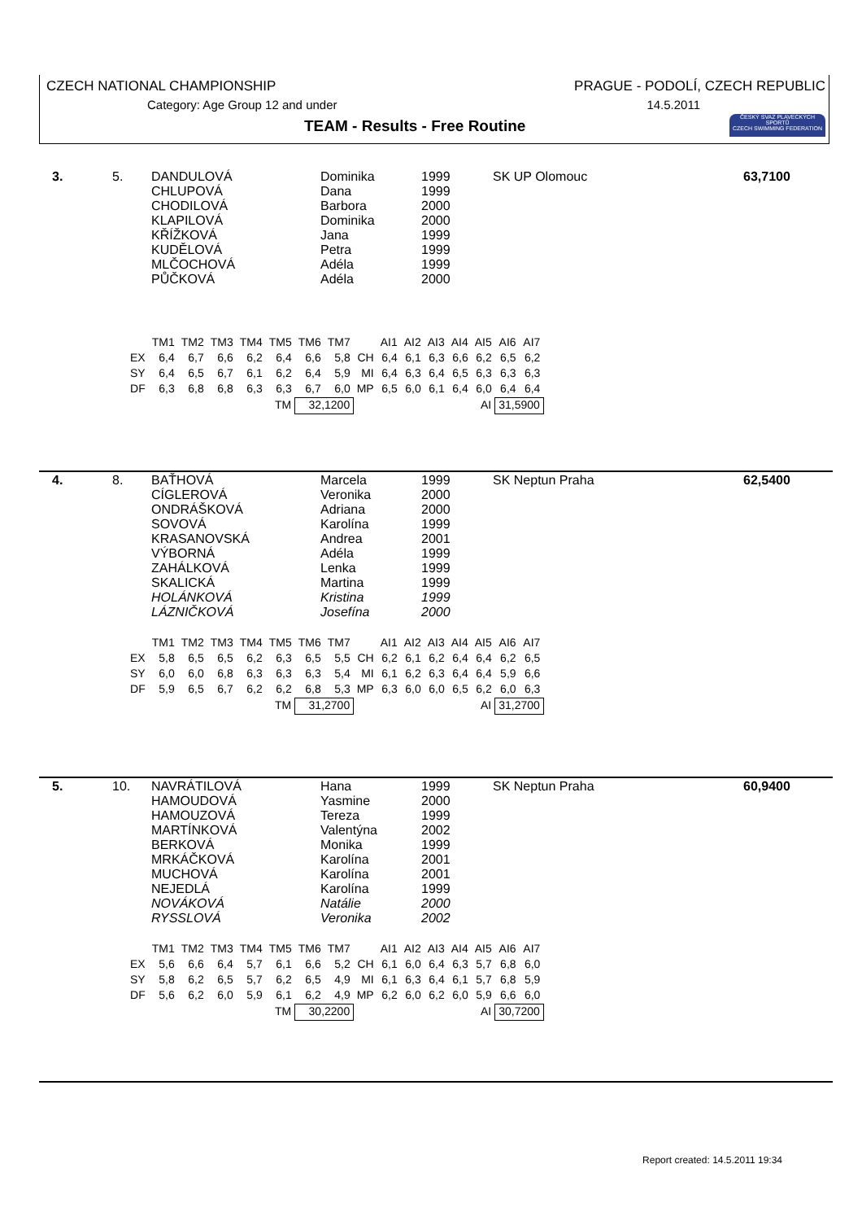CZECH NATIONAL CHAMPIONSHIP
PRAGUE - PODOLÍ, CZECH REPUBLIC
Category: Age Group 12 and under
14.5.2011
TEAM - Results - Free Routine
ČESKÝ SVAZ PLAVECKÝCH SPORTŮ
CZECH SWIMMING FEDERATION
| 3. | 5. | DANDULOVÁ CHLUPOVÁ CHODILOVÁ KLAPILOVÁ KŘÍŽKOVÁ KUDĚLOVÁ MLČOCHOVÁ PŮČKOVÁ | Dominika Dana Barbora Dominika Jana Petra Adéla Adéla | 1999 1999 2000 2000 1999 1999 1999 2000 | SK UP Olomouc | 63,7100 |
| | TM1 | TM2 | TM3 | TM4 | TM5 | TM6 | TM7 | | AI1 | AI2 | AI3 | AI4 | AI5 | AI6 | AI7 |
| EX | 6,4 | 6,7 | 6,6 | 6,2 | 6,4 | 6,6 | 5,8 | CH | 6,4 | 6,1 | 6,3 | 6,6 | 6,2 | 6,5 | 6,2 |
| SY | 6,4 | 6,5 | 6,7 | 6,1 | 6,2 | 6,4 | 5,9 | MI | 6,4 | 6,3 | 6,4 | 6,5 | 6,3 | 6,3 | 6,3 |
| DF | 6,3 | 6,8 | 6,8 | 6,3 | 6,3 | 6,7 | 6,0 | MP | 6,5 | 6,0 | 6,1 | 6,4 | 6,0 | 6,4 | 6,4 |
| | | | | | TM | 32,1200 | | | | | | | AI | 31,5900 | |
| 4. | 8. | BAŤHOVÁ CÍGLEROVÁ ONDRÁŠKOVÁ SOVOVÁ KRASANOVSKÁ VÝBORNÁ ZAHÁLKOVÁ SKALICKÁ HOLÁNKOVÁ LÁZNIČKOVÁ | Marcela Veronika Adriana Karolína Andrea Adéla Lenka Martina Kristina Josefína | 1999 2000 2000 1999 2001 1999 1999 1999 1999 2000 | SK Neptun Praha | 62,5400 |
| | TM1 | TM2 | TM3 | TM4 | TM5 | TM6 | TM7 | | AI1 | AI2 | AI3 | AI4 | AI5 | AI6 | AI7 |
| EX | 5,8 | 6,5 | 6,5 | 6,2 | 6,3 | 6,5 | 5,5 | CH | 6,2 | 6,1 | 6,2 | 6,4 | 6,4 | 6,2 | 6,5 |
| SY | 6,0 | 6,0 | 6,8 | 6,3 | 6,3 | 6,3 | 5,4 | MI | 6,1 | 6,2 | 6,3 | 6,4 | 6,4 | 5,9 | 6,6 |
| DF | 5,9 | 6,5 | 6,7 | 6,2 | 6,2 | 6,8 | 5,3 | MP | 6,3 | 6,0 | 6,0 | 6,5 | 6,2 | 6,0 | 6,3 |
| | | | | | TM | 31,2700 | | | | | | | AI | 31,2700 | |
| 5. | 10. | NAVRÁTILOVÁ HAMOUDOVÁ HAMOUZOVÁ MARTÍNKOVÁ BERKOVÁ MRKÁČKOVÁ MUCHOVÁ NEJEDLÁ NOVÁKOVÁ RYSSLOVÁ | Hana Yasmine Tereza Valentýna Monika Karolína Karolína Karolína Natálie Veronika | 1999 2000 1999 2002 1999 2001 2001 1999 2000 2002 | SK Neptun Praha | 60,9400 |
| | TM1 | TM2 | TM3 | TM4 | TM5 | TM6 | TM7 | | AI1 | AI2 | AI3 | AI4 | AI5 | AI6 | AI7 |
| EX | 5,6 | 6,6 | 6,4 | 5,7 | 6,1 | 6,6 | 5,2 | CH | 6,1 | 6,0 | 6,4 | 6,3 | 5,7 | 6,8 | 6,0 |
| SY | 5,8 | 6,2 | 6,5 | 5,7 | 6,2 | 6,5 | 4,9 | MI | 6,1 | 6,3 | 6,4 | 6,1 | 5,7 | 6,8 | 5,9 |
| DF | 5,6 | 6,2 | 6,0 | 5,9 | 6,1 | 6,2 | 4,9 | MP | 6,2 | 6,0 | 6,2 | 6,0 | 5,9 | 6,6 | 6,0 |
| | | | | | TM | 30,2200 | | | | | | | AI | 30,7200 | |
Report created: 14.5.2011 19:34